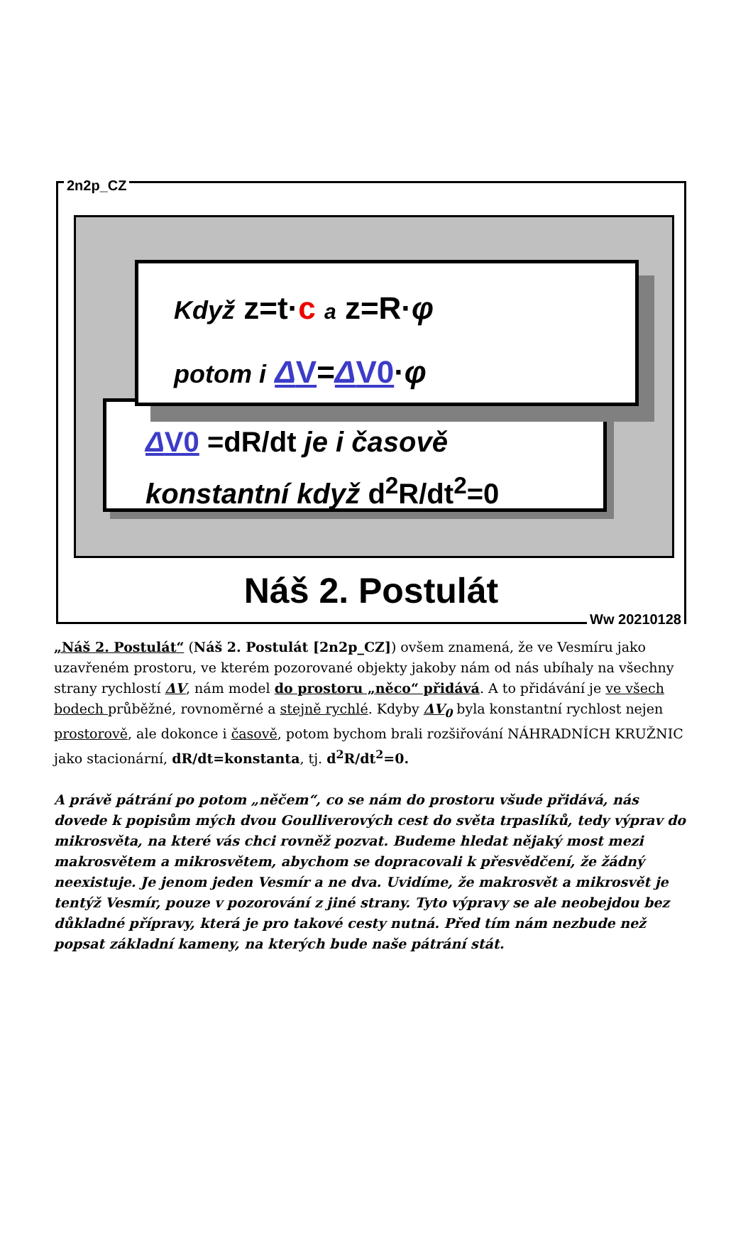2n2p_CZ
Když z=t·c a z=R·φ
potom i ΔV=ΔV0·φ
ΔV0 =dR/dt je i časově
konstantní když d<sup>2</sup>R/dt<sup>2</sup>=0
Náš 2. Postulát
Ww 20210128
„Náš 2. Postulát“ (Náš 2. Postulát [2n2p_CZ]) ovšem znamená, že ve Vesmíru jako uzavřeném prostoru, ve kterém pozorované objekty jakoby nám od nás ubíhaly na všechny strany rychlostí ΔV, nám model do prostoru „něco“ přidává. A to přidávání je ve všech bodech průběžné, rovnoměrné a stejně rychlé. Kdyby ΔV<sub>0</sub> byla konstantní rychlost nejen prostorově, ale dokonce i časově, potom bychom brali rozšiřování NÁHRADNÍCH KRUŽNIC jako stacionární, dR/dt=konstanta, tj. d<sup>2</sup>R/dt<sup>2</sup>=0.
A právě pátrání po potom „něčem“, co se nám do prostoru všude přidává, nás dovede k popisům mých dvou Goulliverových cest do světa trpaslíků, tedy výprav do mikrosvěta, na které vás chci rovněž pozvat. Budeme hledat nějaký most mezi makrosvětem a mikrosvětem, abychom se dopracovali k přesvědčení, že žádný neexistuje. Je jenom jeden Vesmír a ne dva. Uvidíme, že makrosvět a mikrosvět je tentýž Vesmír, pouze v pozorování z jiné strany. Tyto výpravy se ale neobejdou bez důkladné přípravy, která je pro takové cesty nutná. Před tím nám nezbude než popsat základní kameny, na kterých bude naše pátrání stát.